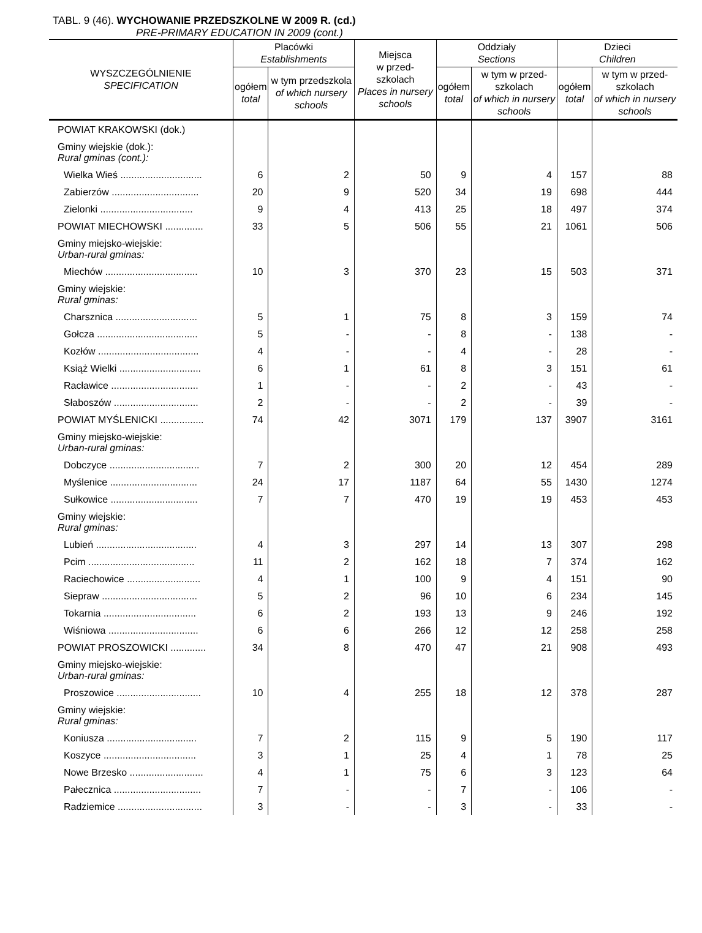TABL. 9 (46). WYCHOWANIE PRZEDSZKOLNE W 2009 R. (cd.)
PRE-PRIMARY EDUCATION IN 2009 (cont.)
| WYSZCZEGÓLNIENIE SPECIFICATION | Placówki Establishments | | Miejsca w przed- szkolach Places in nursery schools | Oddziały Sections | | Dzieci Children | |
| --- | --- | --- | --- | --- | --- | --- | --- |
| | ogółem total | w tym przedszkola of which nursery schools | | ogółem total | w tym w przed-szkolach of which in nursery schools | ogółem total | w tym w przed-szkolach of which in nursery schools |
| POWIAT KRAKOWSKI (dok.) | | | | | | | |
| Gminy wiejskie (dok.): Rural gminas (cont.): | | | | | | | |
| Wielka Wieś .............................. | 6 | 2 | 50 | 9 | 4 | 157 | 88 |
| Zabierzów ................................ | 20 | 9 | 520 | 34 | 19 | 698 | 444 |
| Zielonki .................................. | 9 | 4 | 413 | 25 | 18 | 497 | 374 |
| POWIAT MIECHOWSKI .............. | 33 | 5 | 506 | 55 | 21 | 1061 | 506 |
| Gminy miejsko-wiejskie: Urban-rural gminas: | | | | | | | |
| Miechów .................................. | 10 | 3 | 370 | 23 | 15 | 503 | 371 |
| Gminy wiejskie: Rural gminas: | | | | | | | |
| Charsznica .............................. | 5 | 1 | 75 | 8 | 3 | 159 | 74 |
| Gołcza ..................................... | 5 | - | - | 8 | - | 138 | - |
| Kozłów ..................................... | 4 | - | - | 4 | - | 28 | - |
| Książ Wielki .............................. | 6 | 1 | 61 | 8 | 3 | 151 | 61 |
| Racławice ................................ | 1 | - | - | 2 | - | 43 | - |
| Słaboszów ............................... | 2 | - | - | 2 | - | 39 | - |
| POWIAT MYŚLENICKI ................ | 74 | 42 | 3071 | 179 | 137 | 3907 | 3161 |
| Gminy miejsko-wiejskie: Urban-rural gminas: | | | | | | | |
| Dobczyce ................................. | 7 | 2 | 300 | 20 | 12 | 454 | 289 |
| Myślenice ................................ | 24 | 17 | 1187 | 64 | 55 | 1430 | 1274 |
| Sułkowice ................................ | 7 | 7 | 470 | 19 | 19 | 453 | 453 |
| Gminy wiejskie: Rural gminas: | | | | | | | |
| Lubień ..................................... | 4 | 3 | 297 | 14 | 13 | 307 | 298 |
| Pcim ....................................... | 11 | 2 | 162 | 18 | 7 | 374 | 162 |
| Raciechowice ........................... | 4 | 1 | 100 | 9 | 4 | 151 | 90 |
| Siepraw ................................... | 5 | 2 | 96 | 10 | 6 | 234 | 145 |
| Tokarnia .................................. | 6 | 2 | 193 | 13 | 9 | 246 | 192 |
| Wiśniowa ................................. | 6 | 6 | 266 | 12 | 12 | 258 | 258 |
| POWIAT PROSZOWICKI ............. | 34 | 8 | 470 | 47 | 21 | 908 | 493 |
| Gminy miejsko-wiejskie: Urban-rural gminas: | | | | | | | |
| Proszowice ............................... | 10 | 4 | 255 | 18 | 12 | 378 | 287 |
| Gminy wiejskie: Rural gminas: | | | | | | | |
| Koniusza ................................. | 7 | 2 | 115 | 9 | 5 | 190 | 117 |
| Koszyce .................................. | 3 | 1 | 25 | 4 | 1 | 78 | 25 |
| Nowe Brzesko ........................... | 4 | 1 | 75 | 6 | 3 | 123 | 64 |
| Pałecznica ................................ | 7 | - | - | 7 | - | 106 | - |
| Radziemice ............................... | 3 | - | - | 3 | - | 33 | - |